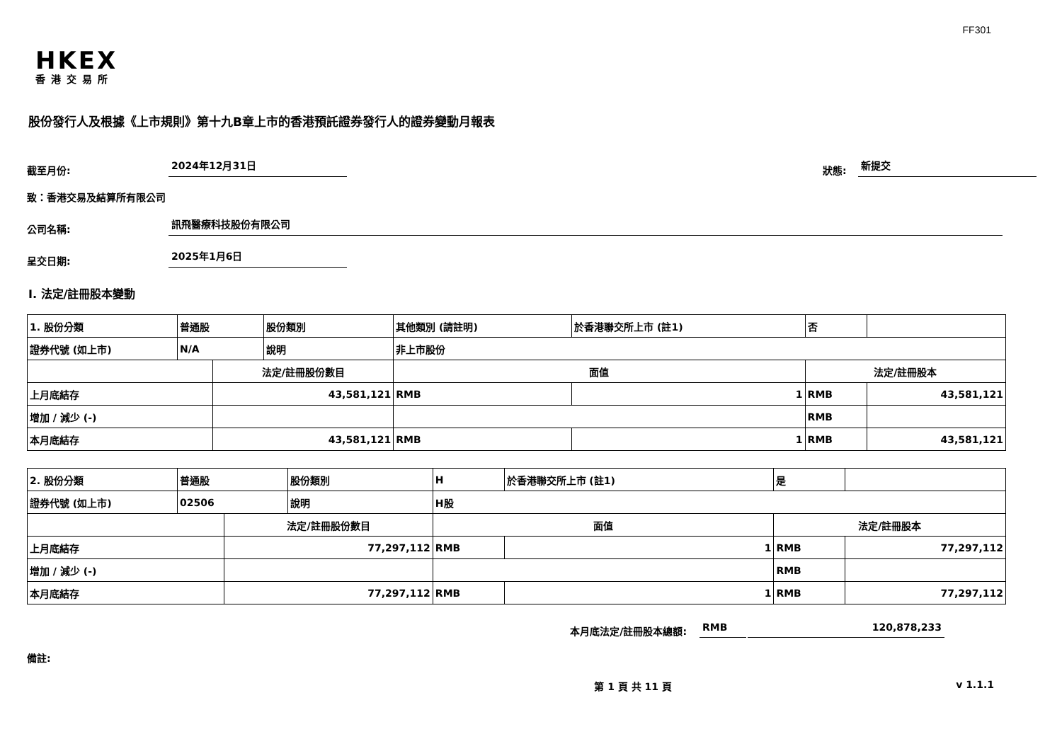FF301
HKEX
香港交易所
股份發行人及根據《上市規則》第十九B章上市的香港預託證券發行人的證券變動月報表
截至月份: 2024年12月31日 狀態: 新提交
致：香港交易及結算所有限公司
公司名稱: 訊飛醫療科技股份有限公司
呈交日期: 2025年1月6日
I. 法定/註冊股本變動
| 1. 股份分類 | 普通股 | | 股份類別 | 其他類別 (請註明) | | 於香港聯交所上市 (註1) | 否 | |
| 證券代號 (如上市) | N/A | | 說明 | 非上市股份 | | | | |
| | | 法定/註冊股份數目 | | | 面值 | | 法定/註冊股本 | |
| 上月底結存 | | 43,581,121 | | | RMB | 1 | RMB | 43,581,121 |
| 增加 / 減少 (-) | | | | | | | RMB | |
| 本月底結存 | | 43,581,121 | | | RMB | 1 | RMB | 43,581,121 |
| 2. 股份分類 | 普通股 | | 股份類別 | H | | 於香港聯交所上市 (註1) | 是 | |
| 證券代號 (如上市) | 02506 | | 說明 | H股 | | | | |
| | | 法定/註冊股份數目 | | | 面值 | | 法定/註冊股本 | |
| 上月底結存 | | 77,297,112 | | | RMB | 1 | RMB | 77,297,112 |
| 增加 / 減少 (-) | | | | | | | RMB | |
| 本月底結存 | | 77,297,112 | | | RMB | 1 | RMB | 77,297,112 |
本月底法定/註冊股本總額: RMB 120,878,233
備註:
第 1 頁 共 11 頁 v 1.1.1